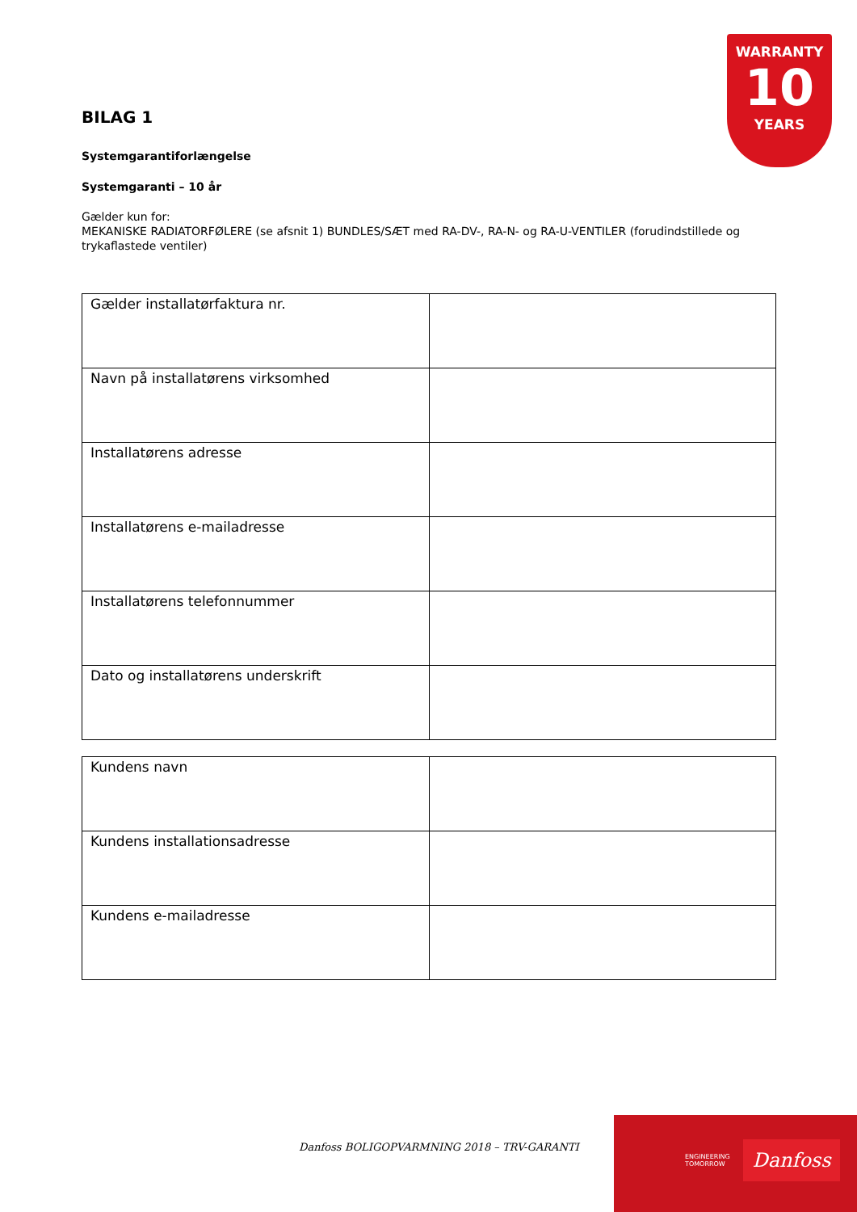WARRANTY
10
YEARS
BILAG 1
Systemgarantiforlængelse
Systemgaranti – 10 år
Gælder kun for:
MEKANISKE RADIATORFØLERE (se afsnit 1) BUNDLES/SÆT med RA-DV-, RA-N- og RA-U-VENTILER (forudindstillede og trykaflastede ventiler)
| Gælder installatørfaktura nr. | |
| Navn på installatørens virksomhed | |
| Installatørens adresse | |
| Installatørens e-mailadresse | |
| Installatørens telefonnummer | |
| Dato og installatørens underskrift | |
| Kundens navn | |
| Kundens installationsadresse | |
| Kundens e-mailadresse | |
Danfoss BOLIGOPVARMNING 2018 – TRV-GARANTI
ENGINEERING
TOMORROW
Danfoss